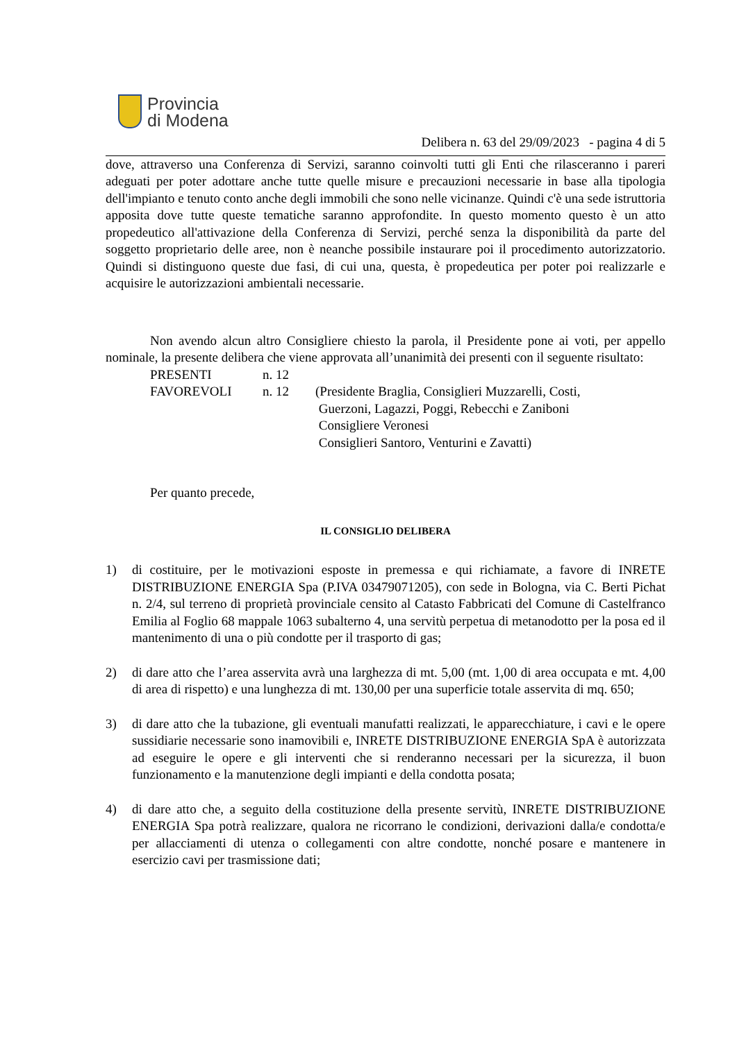Provincia
di Modena
Delibera n. 63 del 29/09/2023 - pagina 4 di 5
dove, attraverso una Conferenza di Servizi, saranno coinvolti tutti gli Enti che rilasceranno i pareri adeguati per poter adottare anche tutte quelle misure e precauzioni necessarie in base alla tipologia dell'impianto e tenuto conto anche degli immobili che sono nelle vicinanze. Quindi c'è una sede istruttoria apposita dove tutte queste tematiche saranno approfondite. In questo momento questo è un atto propedeutico all'attivazione della Conferenza di Servizi, perché senza la disponibilità da parte del soggetto proprietario delle aree, non è neanche possibile instaurare poi il procedimento autorizzatorio. Quindi si distinguono queste due fasi, di cui una, questa, è propedeutica per poter poi realizzarle e acquisire le autorizzazioni ambientali necessarie.
Non avendo alcun altro Consigliere chiesto la parola, il Presidente pone ai voti, per appello nominale, la presente delibera che viene approvata all’unanimità dei presenti con il seguente risultato:
PRESENTI n. 12
FAVOREVOLI n. 12 (Presidente Braglia, Consiglieri Muzzarelli, Costi,
Guerzoni, Lagazzi, Poggi, Rebecchi e Zaniboni
Consigliere Veronesi
Consiglieri Santoro, Venturini e Zavatti)
Per quanto precede,
IL CONSIGLIO DELIBERA
1) di costituire, per le motivazioni esposte in premessa e qui richiamate, a favore di INRETE DISTRIBUZIONE ENERGIA Spa (P.IVA 03479071205), con sede in Bologna, via C. Berti Pichat n. 2/4, sul terreno di proprietà provinciale censito al Catasto Fabbricati del Comune di Castelfranco Emilia al Foglio 68 mappale 1063 subalterno 4, una servitù perpetua di metanodotto per la posa ed il mantenimento di una o più condotte per il trasporto di gas;
2) di dare atto che l’area asservita avrà una larghezza di mt. 5,00 (mt. 1,00 di area occupata e mt. 4,00 di area di rispetto) e una lunghezza di mt. 130,00 per una superficie totale asservita di mq. 650;
3) di dare atto che la tubazione, gli eventuali manufatti realizzati, le apparecchiature, i cavi e le opere sussidiarie necessarie sono inamovibili e, INRETE DISTRIBUZIONE ENERGIA SpA è autorizzata ad eseguire le opere e gli interventi che si renderanno necessari per la sicurezza, il buon funzionamento e la manutenzione degli impianti e della condotta posata;
4) di dare atto che, a seguito della costituzione della presente servitù, INRETE DISTRIBUZIONE ENERGIA Spa potrà realizzare, qualora ne ricorrano le condizioni, derivazioni dalla/e condotta/e per allacciamenti di utenza o collegamenti con altre condotte, nonché posare e mantenere in esercizio cavi per trasmissione dati;